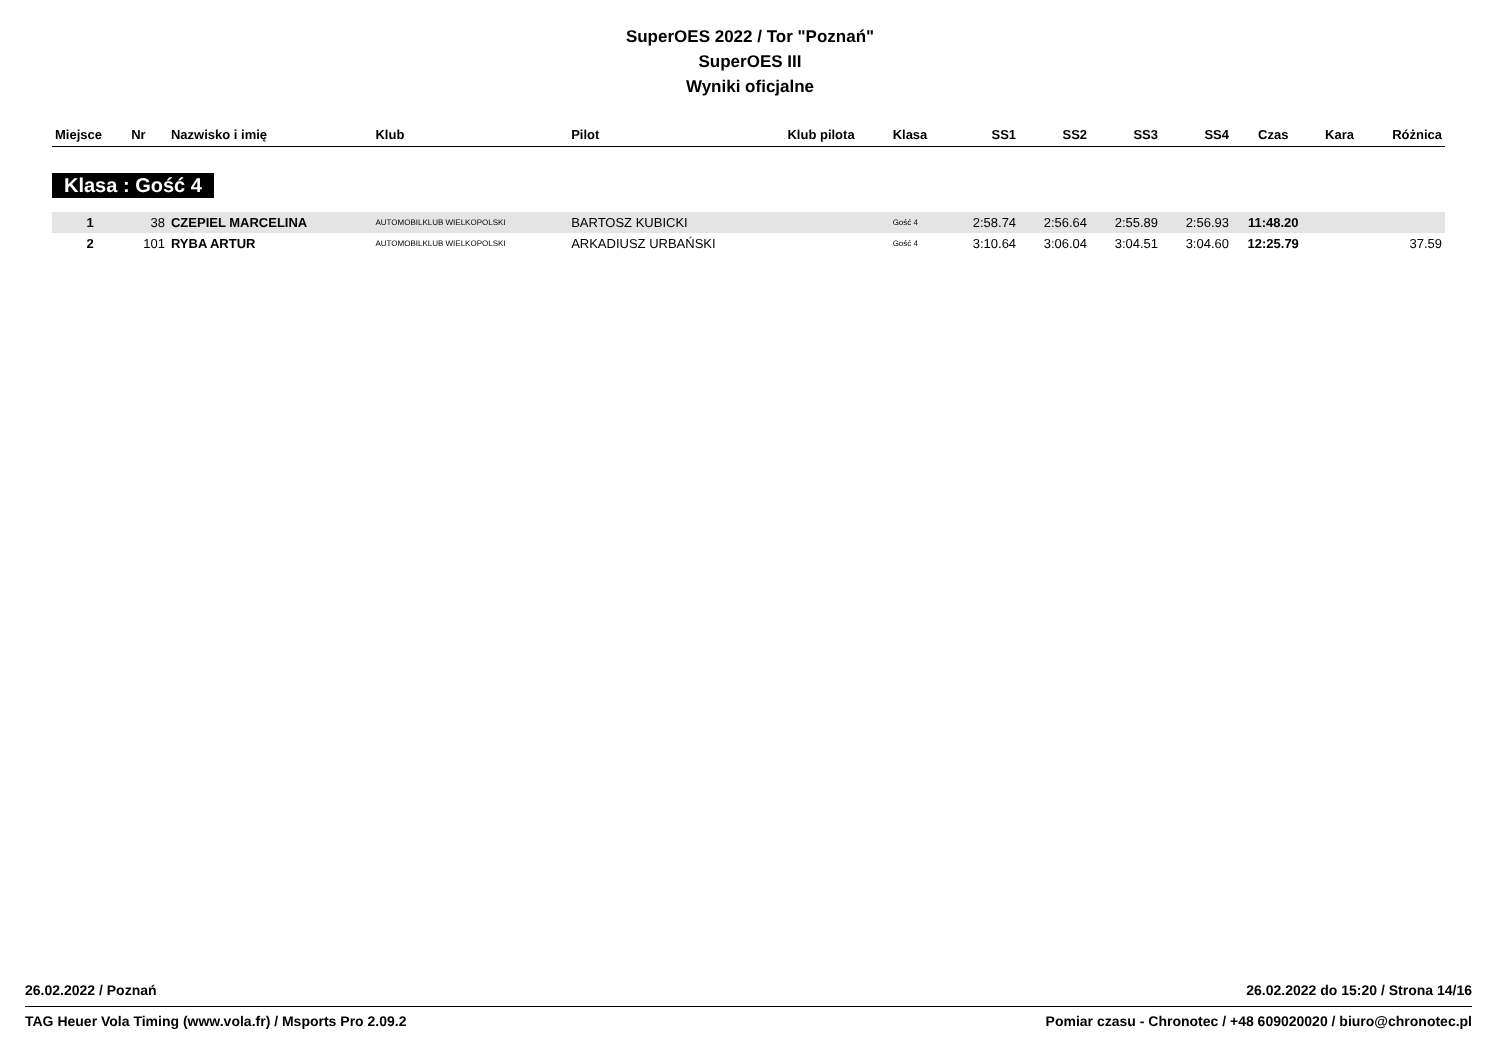SuperOES 2022 / Tor "Poznań"
SuperOES III
Wyniki oficjalne
| Miejsce | Nr | Nazwisko i imię | Klub | Pilot | Klub pilota | Klasa | SS1 | SS2 | SS3 | SS4 | Czas | Kara | Różnica |
| --- | --- | --- | --- | --- | --- | --- | --- | --- | --- | --- | --- | --- | --- |
| Klasa : Gość 4 | | | | | | | | | | | | | |
| 1 | 38 | CZEPIEL MARCELINA | AUTOMOBILKLUB WIELKOPOLSKI | BARTOSZ KUBICKI | | Gość 4 | 2:58.74 | 2:56.64 | 2:55.89 | 2:56.93 | 11:48.20 | | |
| 2 | 101 | RYBA ARTUR | AUTOMOBILKLUB WIELKOPOLSKI | ARKADIUSZ URBAŃSKI | | Gość 4 | 3:10.64 | 3:06.04 | 3:04.51 | 3:04.60 | 12:25.79 | | 37.59 |
26.02.2022 / Poznań 26.02.2022 do 15:20 / Strona 14/16
TAG Heuer Vola Timing (www.vola.fr) / Msports Pro 2.09.2 Pomiar czasu - Chronotec / +48 609020020 / biuro@chronotec.pl